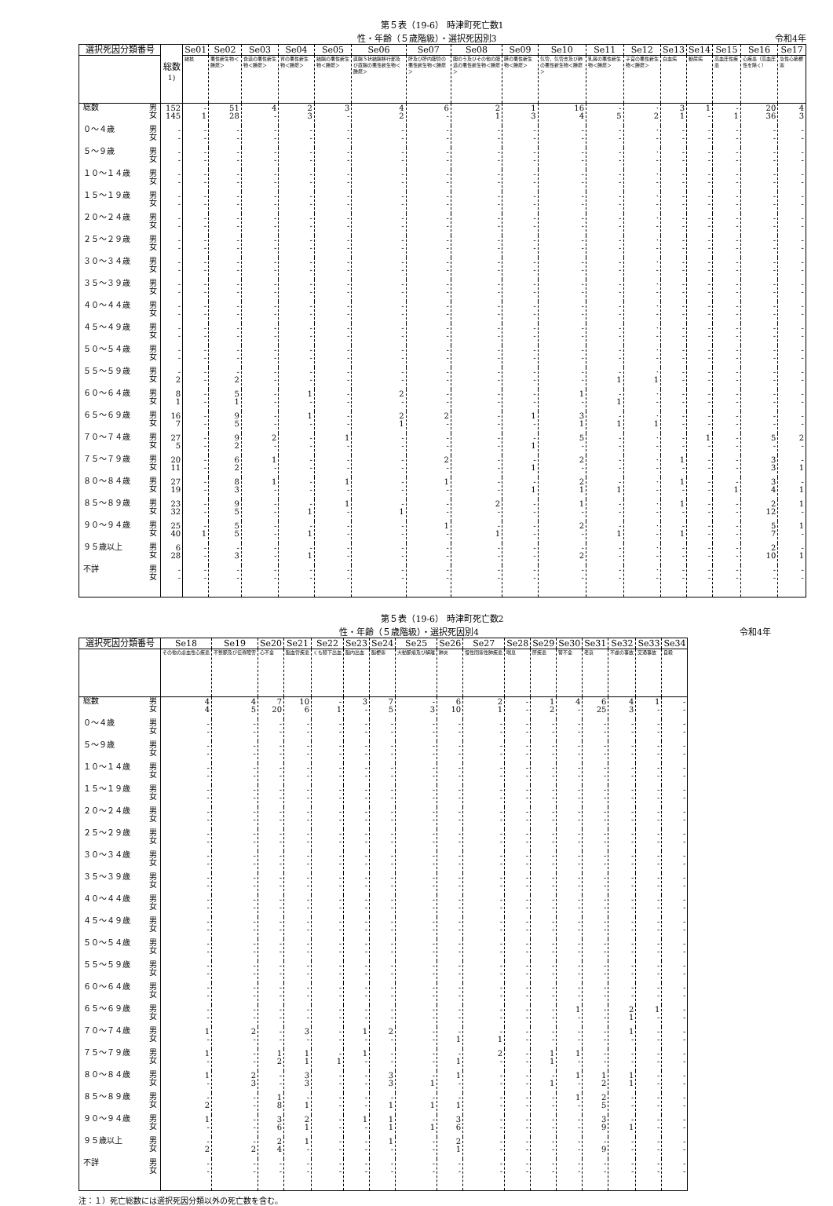第５表（19-6） 時津町死亡数1
性・年齢（５歳階級）・選択死因別3 令和4年
| 選択死因分類番号 | | 総数<sup>1)</sup> | Se01 | Se02 | Se03 | Se04 | Se05 | Se06 | Se07 | Se08 | Se09 | Se10 | Se11 | Se12 | Se13 | Se14 | Se15 | Se16 | Se17 |
| --- | --- | --- | --- | --- | --- | --- | --- | --- | --- | --- | --- | --- | --- | --- | --- | --- | --- | --- | --- |
| | | | 結核 | 悪性新生物＜腫瘍＞ | 食道の悪性新生物＜腫瘍＞ | 胃の悪性新生物＜腫瘍＞ | 結腸の悪性新生物＜腫瘍＞ | 直腸Ｓ状結腸移行部及び直腸の悪性新生物＜腫瘍＞ | 肝及び肝内胆管の悪性新生物＜腫瘍＞ | 胆のう及びその他の胆道の悪性新生物＜腫瘍＞ | 膵の悪性新生物＜腫瘍＞ | 気管，気管支及び肺の悪性新生物＜腫瘍＞ | 乳房の悪性新生物＜腫瘍＞ | 子宮の悪性新生物＜腫瘍＞ | 白血病 | 糖尿病 | 高血圧性疾患 | 心疾患（高血圧性を除く） | 急性心筋梗塞 |
| 総数 | 男 女 | 152 145 | - 1 | 51 28 | 4 - | 2 3 | 3 - | 4 2 | 6 - | 2 1 | 1 3 | 16 4 | - 5 | · 2 | 3 1 | 1 - | - 1 | 20 36 | 4 3 |
| ０～４歳 | 男 女 | - - | - - | - - | - - | - - | - - | - - | - - | - - | - - | - - | - - | · - | - - | - - | - - | - - | - - |
| ５～９歳 | 男 女 | - - | - - | - - | - - | - - | - - | - - | - - | - - | - - | - - | - - | · - | - - | - - | - - | - - | - - |
| １０～１４歳 | 男 女 | - - | - - | - - | - - | - - | - - | - - | - - | - - | - - | - - | - - | · - | - - | - - | - - | - - | - - |
| １５～１９歳 | 男 女 | - - | - - | - - | - - | - - | - - | - - | - - | - - | - - | - - | - - | · - | - - | - - | - - | - - | - - |
| ２０～２４歳 | 男 女 | - - | - - | - - | - - | - - | - - | - - | - - | - - | - - | - - | - - | · - | - - | - - | - - | - - | - - |
| ２５～２９歳 | 男 女 | - - | - - | - - | - - | - - | - - | - - | - - | - - | - - | - - | - - | · - | - - | - - | - - | - - | - - |
| ３０～３４歳 | 男 女 | - - | - - | - - | - - | - - | - - | - - | - - | - - | - - | - - | - - | · - | - - | - - | - - | - - | - - |
| ３５～３９歳 | 男 女 | - - | - - | - - | - - | - - | - - | - - | - - | - - | - - | - - | - - | · - | - - | - - | - - | - - | - - |
| ４０～４４歳 | 男 女 | - - | - - | - - | - - | - - | - - | - - | - - | - - | - - | - - | - - | · - | - - | - - | - - | - - | - - |
| ４５～４９歳 | 男 女 | - - | - - | - - | - - | - - | - - | - - | - - | - - | - - | - - | - - | · - | - - | - - | - - | - - | - - |
| ５０～５４歳 | 男 女 | - - | - - | - - | - - | - - | - - | - - | - - | - - | - - | - - | - - | · - | - - | - - | - - | - - | - - |
| ５５～５９歳 | 男 女 | - 2 | - - | - 2 | - - | - - | - - | - - | - - | - - | - - | - - | - 1 | · 1 | - - | - - | - - | - - | - - |
| ６０～６４歳 | 男 女 | 8 1 | - - | 5 1 | - - | 1 - | - - | 2 - | - - | - - | - - | 1 - | - 1 | · - | - - | - - | - - | - - | - - |
| ６５～６９歳 | 男 女 | 16 7 | - - | 9 5 | - - | 1 - | - - | 2 1 | 2 - | - - | 1 - | 3 1 | - 1 | · 1 | - - | - - | - - | - - | - - |
| ７０～７４歳 | 男 女 | 27 5 | - - | 9 2 | 2 - | - - | 1 - | - - | - - | - - | - 1 | 5 - | - - | · - | - - | 1 - | - - | 5 - | 2 - |
| ７５～７９歳 | 男 女 | 20 11 | - - | 6 2 | 1 - | - - | - - | - - | 2 - | - - | - 1 | 2 - | - - | · - | 1 - | - - | - - | 3 3 | - 1 |
| ８０～８４歳 | 男 女 | 27 19 | - - | 8 3 | 1 - | - - | 1 - | - - | 1 - | - - | - 1 | 2 1 | - 1 | · - | 1 - | - - | - 1 | 3 4 | - 1 |
| ８５～８９歳 | 男 女 | 23 32 | - - | 9 5 | - - | - 1 | 1 - | - 1 | - - | 2 - | - - | 1 - | - - | · - | 1 - | - - | - - | 2 12 | 1 - |
| ９０～９４歳 | 男 女 | 25 40 | - 1 | 5 5 | - - | - 1 | - - | - - | 1 - | - 1 | - - | 2 - | - 1 | · - | - 1 | - - | - - | 5 7 | 1 - |
| ９５歳以上 | 男 女 | 6 28 | - - | - 3 | - - | - 1 | - - | - - | - - | - - | - - | - 2 | - - | · - | - - | - - | - - | 2 10 | - 1 |
| 不詳 | 男 女 | - - | - - | - - | - - | - - | - - | - - | - - | - - | - - | - - | - - | · - | - - | - - | - - | - - | - - |
第５表（19-6） 時津町死亡数2
性・年齢（５歳階級）・選択死因別4 令和4年
| 選択死因分類番号 | | Se18 | Se19 | Se20 | Se21 | Se22 | Se23 | Se24 | Se25 | Se26 | Se27 | Se28 | Se29 | Se30 | Se31 | Se32 | Se33 | Se34 |
| --- | --- | --- | --- | --- | --- | --- | --- | --- | --- | --- | --- | --- | --- | --- | --- | --- | --- | --- |
| | | その他の虚血性心疾患 | 不整脈及び伝導障害 | 心不全 | 脳血管疾患 | くも膜下出血 | 脳内出血 | 脳梗塞 | 大動脈瘤及び解離 | 肺炎 | 慢性閉塞性肺疾患 | 喘息 | 肝疾患 | 腎不全 | 老衰 | 不慮の事故 | 交通事故 | 自殺 |
| 総数 | 男 女 | 4 4 | 4 5 | 7 20 | 10 6 | - 1 | 3 - | 7 5 | - 3 | 6 10 | 2 1 | - - | 1 2 | 4 - | 6 25 | 4 3 | 1 - | - - |
| ０～４歳 | 男 女 | - - | - - | - - | - - | - - | - - | - - | - - | - - | - - | - - | - - | - - | - - | - - | - - | - - |
| ５～９歳 | 男 女 | - - | - - | - - | - - | - - | - - | - - | - - | - - | - - | - - | - - | - - | - - | - - | - - | - - |
| １０～１４歳 | 男 女 | - - | - - | - - | - - | - - | - - | - - | - - | - - | - - | - - | - - | - - | - - | - - | - - | - - |
| １５～１９歳 | 男 女 | - - | - - | - - | - - | - - | - - | - - | - - | - - | - - | - - | - - | - - | - - | - - | - - | - - |
| ２０～２４歳 | 男 女 | - - | - - | - - | - - | - - | - - | - - | - - | - - | - - | - - | - - | - - | - - | - - | - - | - - |
| ２５～２９歳 | 男 女 | - - | - - | - - | - - | - - | - - | - - | - - | - - | - - | - - | - - | - - | - - | - - | - - | - - |
| ３０～３４歳 | 男 女 | - - | - - | - - | - - | - - | - - | - - | - - | - - | - - | - - | - - | - - | - - | - - | - - | - - |
| ３５～３９歳 | 男 女 | - - | - - | - - | - - | - - | - - | - - | - - | - - | - - | - - | - - | - - | - - | - - | - - | - - |
| ４０～４４歳 | 男 女 | - - | - - | - - | - - | - - | - - | - - | - - | - - | - - | - - | - - | - - | - - | - - | - - | - - |
| ４５～４９歳 | 男 女 | - - | - - | - - | - - | - - | - - | - - | - - | - - | - - | - - | - - | - - | - - | - - | - - | - - |
| ５０～５４歳 | 男 女 | - - | - - | - - | - - | - - | - - | - - | - - | - - | - - | - - | - - | - - | - - | - - | - - | - - |
| ５５～５９歳 | 男 女 | - - | - - | - - | - - | - - | - - | - - | - - | - - | - - | - - | - - | - - | - - | - - | - - | - - |
| ６０～６４歳 | 男 女 | - - | - - | - - | - - | - - | - - | - - | - - | - - | - - | - - | - - | - - | - - | - - | - - | - - |
| ６５～６９歳 | 男 女 | - - | - - | - - | - - | - - | - - | - - | - - | - - | - - | - - | - - | 1 - | - - | 2 1 | 1 - | - - |
| ７０～７４歳 | 男 女 | 1 - | 2 - | - - | 3 - | - - | 1 - | 2 - | - - | - 1 | - 1 | - - | - - | - - | - - | 1 - | - - | - - |
| ７５～７９歳 | 男 女 | 1 - | - - | 1 2 | 1 1 | - 1 | 1 - | - - | - - | - 1 | 2 - | - - | 1 1 | 1 - | - - | - - | - - | - - |
| ８０～８４歳 | 男 女 | 1 - | 2 3 | - - | 3 3 | - - | - - | 3 3 | - 1 | 1 - | - - | - - | - 1 | 1 - | 1 2 | 1 1 | - - | - - |
| ８５～８９歳 | 男 女 | - 2 | - - | 1 8 | - 1 | - - | - - | - 1 | - 1 | - 1 | - - | - - | - - | 1 - | 2 5 | - - | - - | - - |
| ９０～９４歳 | 男 女 | 1 - | - - | 3 6 | 2 1 | - - | 1 - | 1 1 | - 1 | 3 6 | - - | - - | - - | - - | 3 9 | - 1 | - - | - - |
| ９５歳以上 | 男 女 | - 2 | - 2 | 2 4 | 1 - | - - | - - | 1 - | - - | 2 1 | - - | - - | - - | - - | - 9 | - - | - - | - - |
| 不詳 | 男 女 | - - | - - | - - | - - | - - | - - | - - | - - | - - | - - | - - | - - | - - | - - | - - | - - | - - |
注：１）死亡総数には選択死因分類以外の死亡数を含む。